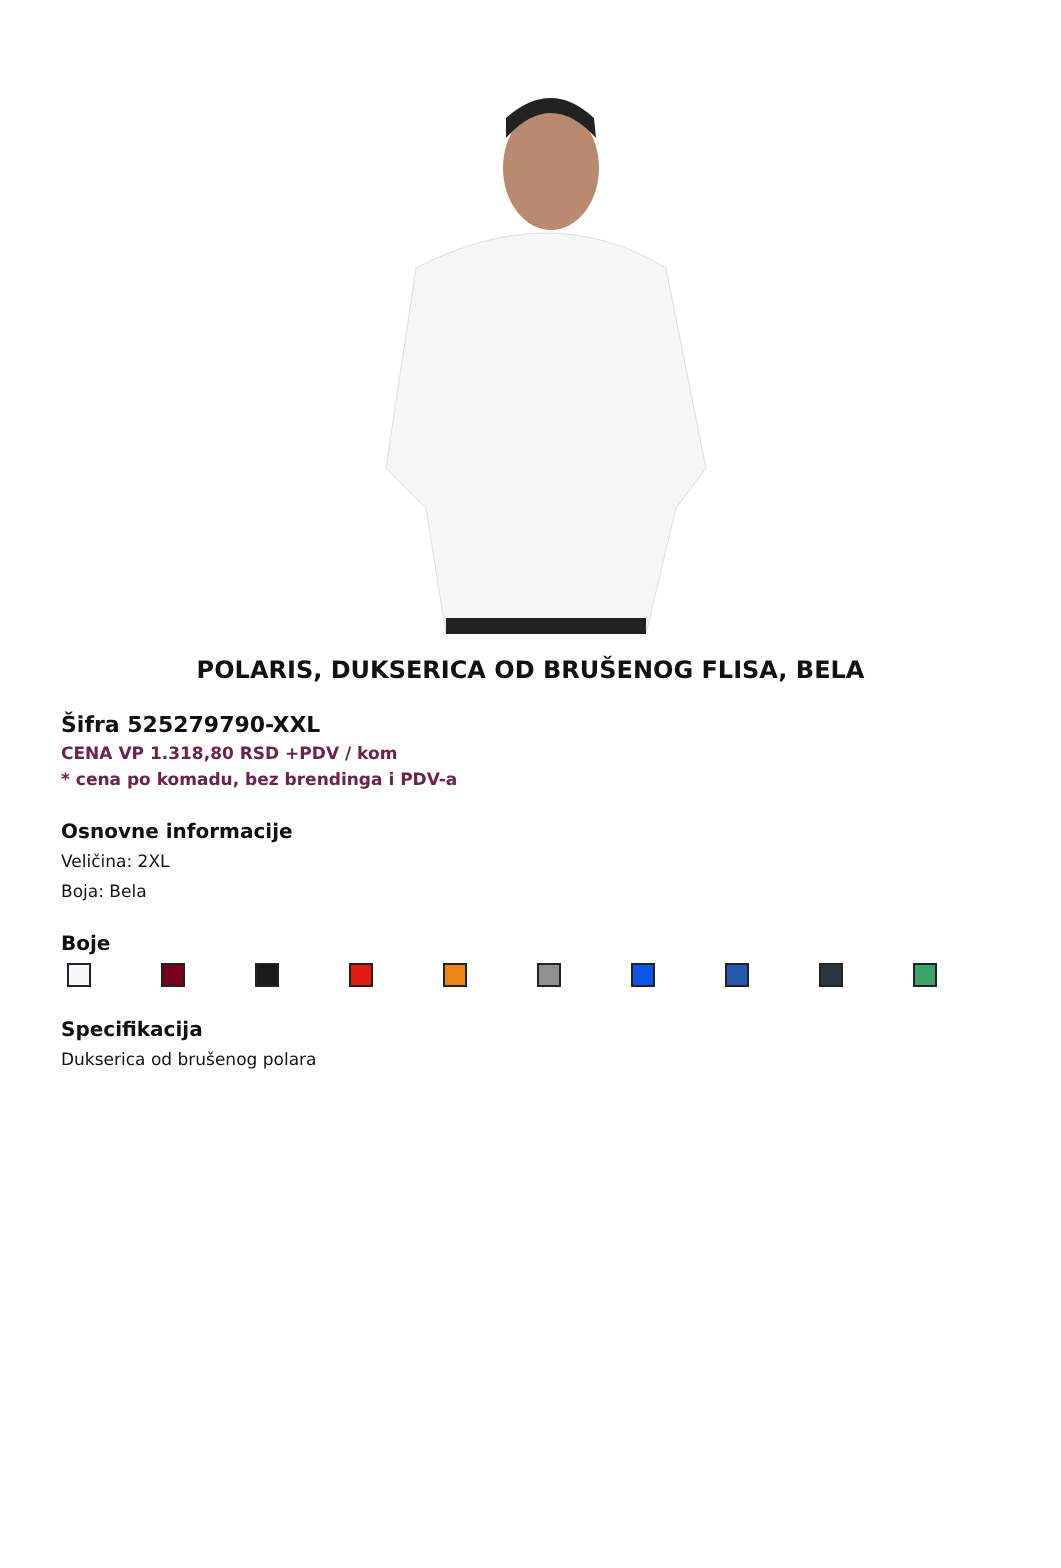POLARIS, DUKSERICA OD BRUŠENOG FLISA, BELA
Šifra 525279790-XXL
CENA VP 1.318,80 RSD +PDV / kom
* cena po komadu, bez brendinga i PDV-a
Osnovne informacije
Veličina: 2XL
Boja: Bela
Boje
Specifikacija
Dukserica od brušenog polara